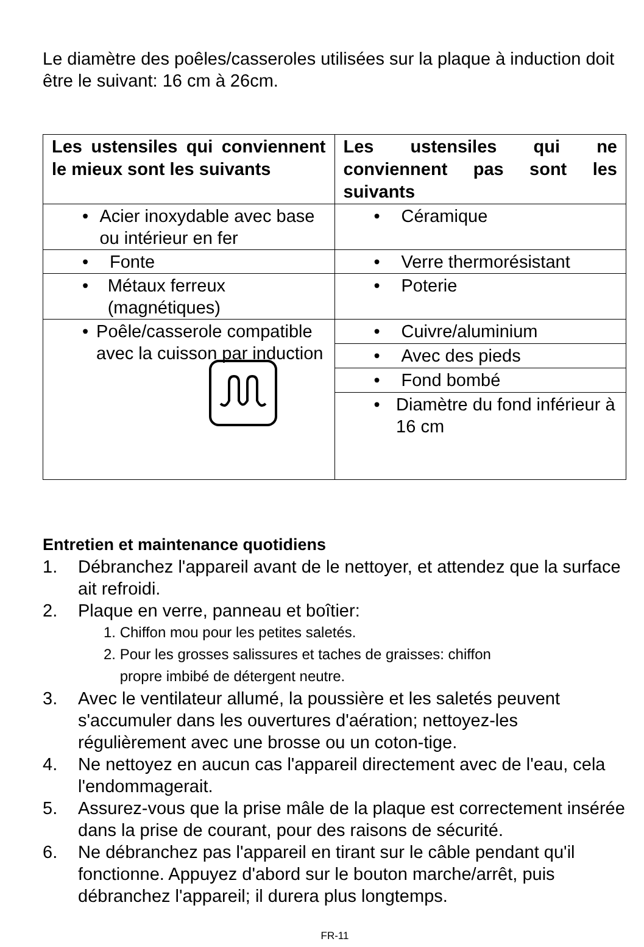Le diamètre des poêles/casseroles utilisées sur la plaque à induction doit être le suivant: 16 cm à 26cm.
| Les ustensiles qui conviennent le mieux sont les suivants | Les ustensiles qui ne conviennent pas sont les suivants |
| --- | --- |
| • Acier inoxydable avec base ou intérieur en fer | • Céramique |
| • Fonte | • Verre thermorésistant |
| • Métaux ferreux (magnétiques) | • Poterie |
| • Poêle/casserole compatible avec la cuisson par induction | • Cuivre/aluminium |
| | • Avec des pieds |
| | • Fond bombé |
| | • Diamètre du fond inférieur à 16 cm |
Entretien et maintenance quotidiens
1. Débranchez l'appareil avant de le nettoyer, et attendez que la surface ait refroidi.
2. Plaque en verre, panneau et boîtier:
1. Chiffon mou pour les petites saletés.
2. Pour les grosses salissures et taches de graisses: chiffon
propre imbibé de détergent neutre.
3. Avec le ventilateur allumé, la poussière et les saletés peuvent s'accumuler dans les ouvertures d'aération; nettoyez-les régulièrement avec une brosse ou un coton-tige.
4. Ne nettoyez en aucun cas l'appareil directement avec de l'eau, cela l'endommagerait.
5. Assurez-vous que la prise mâle de la plaque est correctement insérée dans la prise de courant, pour des raisons de sécurité.
6. Ne débranchez pas l'appareil en tirant sur le câble pendant qu'il fonctionne. Appuyez d'abord sur le bouton marche/arrêt, puis débranchez l'appareil; il durera plus longtemps.
FR-11